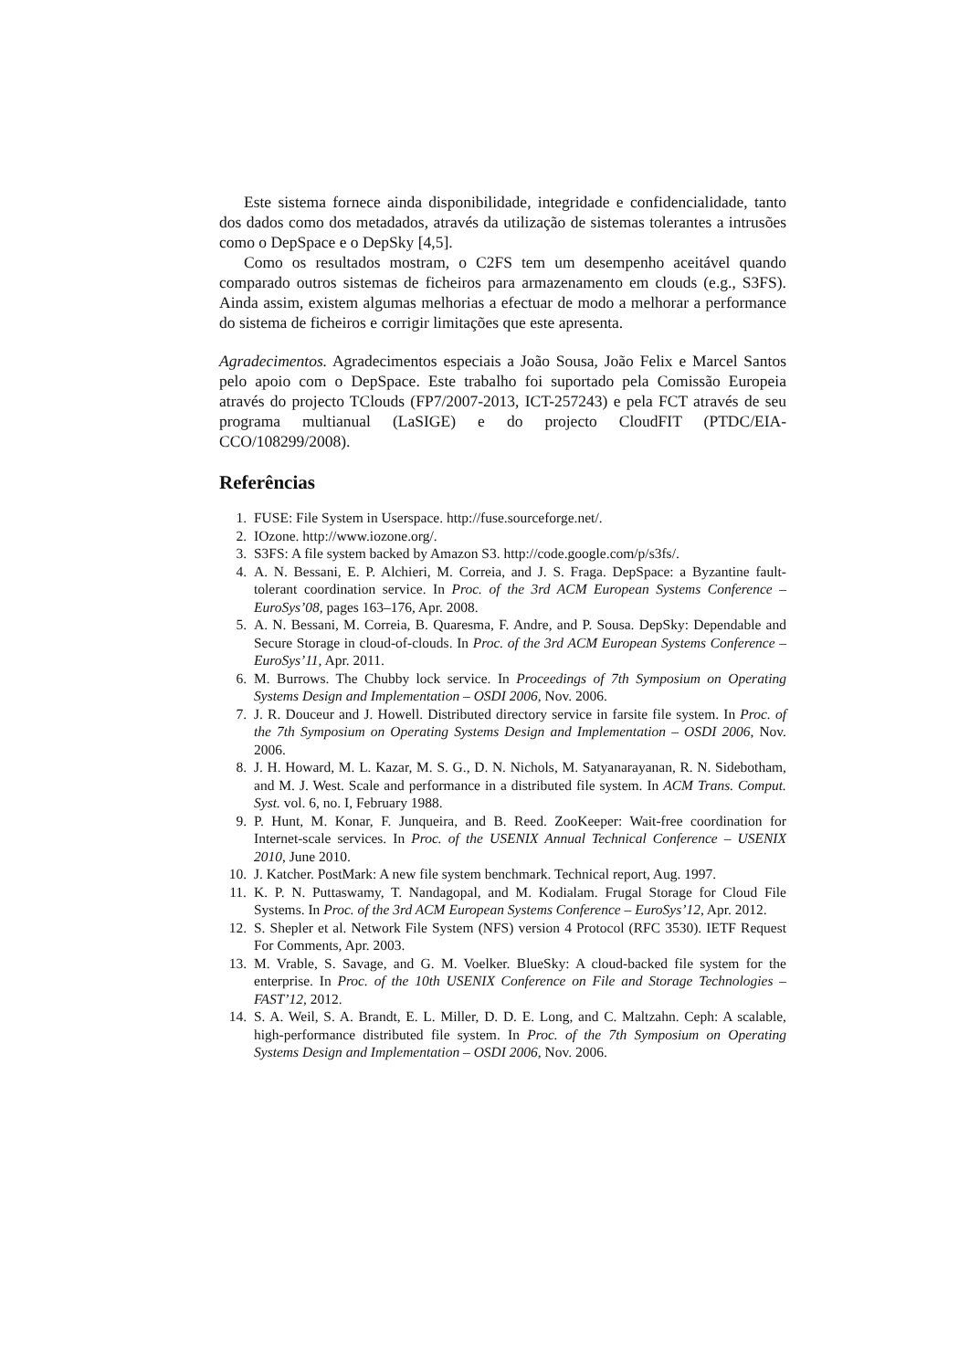Este sistema fornece ainda disponibilidade, integridade e confidencialidade, tanto dos dados como dos metadados, através da utilização de sistemas tolerantes a intrusões como o DepSpace e o DepSky [4,5].
Como os resultados mostram, o C2FS tem um desempenho aceitável quando comparado outros sistemas de ficheiros para armazenamento em clouds (e.g., S3FS). Ainda assim, existem algumas melhorias a efectuar de modo a melhorar a performance do sistema de ficheiros e corrigir limitações que este apresenta.
Agradecimentos. Agradecimentos especiais a João Sousa, João Felix e Marcel Santos pelo apoio com o DepSpace. Este trabalho foi suportado pela Comissão Europeia através do projecto TClouds (FP7/2007-2013, ICT-257243) e pela FCT através de seu programa multianual (LaSIGE) e do projecto CloudFIT (PTDC/EIA-CCO/108299/2008).
Referências
1. FUSE: File System in Userspace. http://fuse.sourceforge.net/.
2. IOzone. http://www.iozone.org/.
3. S3FS: A file system backed by Amazon S3. http://code.google.com/p/s3fs/.
4. A. N. Bessani, E. P. Alchieri, M. Correia, and J. S. Fraga. DepSpace: a Byzantine fault-tolerant coordination service. In Proc. of the 3rd ACM European Systems Conference – EuroSys’08, pages 163–176, Apr. 2008.
5. A. N. Bessani, M. Correia, B. Quaresma, F. Andre, and P. Sousa. DepSky: Dependable and Secure Storage in cloud-of-clouds. In Proc. of the 3rd ACM European Systems Conference – EuroSys’11, Apr. 2011.
6. M. Burrows. The Chubby lock service. In Proceedings of 7th Symposium on Operating Systems Design and Implementation – OSDI 2006, Nov. 2006.
7. J. R. Douceur and J. Howell. Distributed directory service in farsite file system. In Proc. of the 7th Symposium on Operating Systems Design and Implementation – OSDI 2006, Nov. 2006.
8. J. H. Howard, M. L. Kazar, M. S. G., D. N. Nichols, M. Satyanarayanan, R. N. Sidebotham, and M. J. West. Scale and performance in a distributed file system. In ACM Trans. Comput. Syst. vol. 6, no. I, February 1988.
9. P. Hunt, M. Konar, F. Junqueira, and B. Reed. ZooKeeper: Wait-free coordination for Internet-scale services. In Proc. of the USENIX Annual Technical Conference – USENIX 2010, June 2010.
10. J. Katcher. PostMark: A new file system benchmark. Technical report, Aug. 1997.
11. K. P. N. Puttaswamy, T. Nandagopal, and M. Kodialam. Frugal Storage for Cloud File Systems. In Proc. of the 3rd ACM European Systems Conference – EuroSys’12, Apr. 2012.
12. S. Shepler et al. Network File System (NFS) version 4 Protocol (RFC 3530). IETF Request For Comments, Apr. 2003.
13. M. Vrable, S. Savage, and G. M. Voelker. BlueSky: A cloud-backed file system for the enterprise. In Proc. of the 10th USENIX Conference on File and Storage Technologies – FAST’12, 2012.
14. S. A. Weil, S. A. Brandt, E. L. Miller, D. D. E. Long, and C. Maltzahn. Ceph: A scalable, high-performance distributed file system. In Proc. of the 7th Symposium on Operating Systems Design and Implementation – OSDI 2006, Nov. 2006.